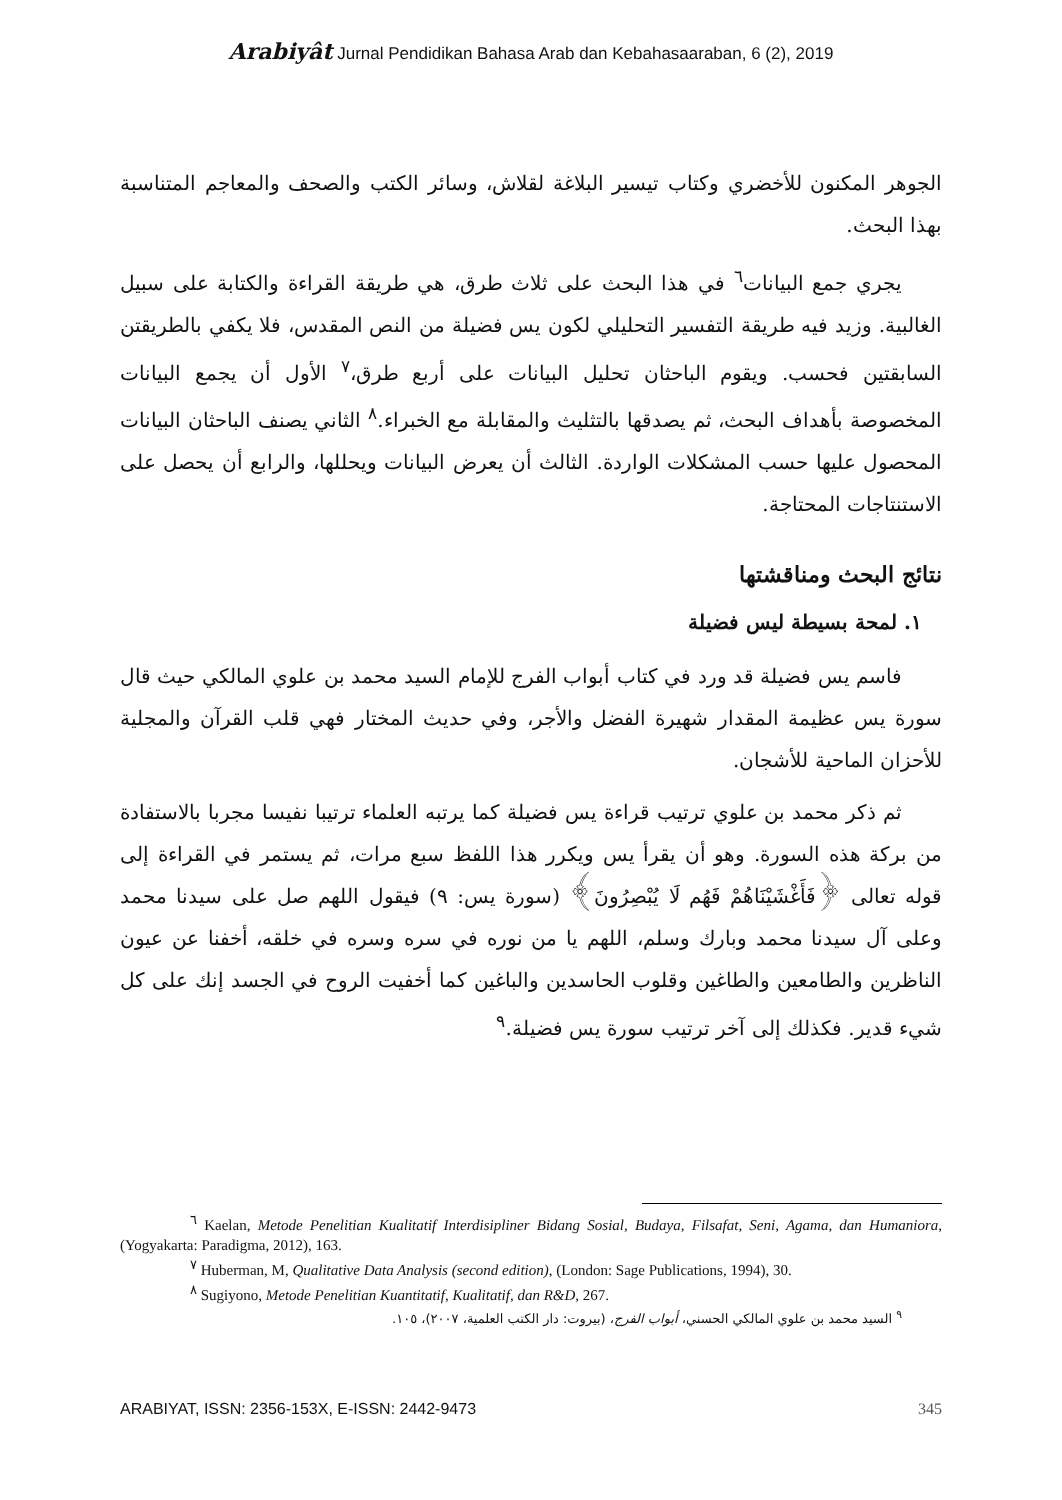Arabiyât Jurnal Pendidikan Bahasa Arab dan Kebahasaaraban, 6 (2), 2019
الجوهر المكنون للأخضري وكتاب تيسير البلاغة لقلاش، وسائر الكتب والصحف والمعاجم المتناسبة بهذا البحث.
يجري جمع البيانات<sup>٦</sup> في هذا البحث على ثلاث طرق، هي طريقة القراءة والكتابة على سبيل الغالبية. وزيد فيه طريقة التفسير التحليلي لكون يس فضيلة من النص المقدس، فلا يكفي بالطريقتن السابقتين فحسب. ويقوم الباحثان تحليل البيانات على أربع طرق،<sup>٧</sup> الأول أن يجمع البيانات المخصوصة بأهداف البحث، ثم يصدقها بالتثليث والمقابلة مع الخبراء.<sup>٨</sup> الثاني يصنف الباحثان البيانات المحصول عليها حسب المشكلات الواردة. الثالث أن يعرض البيانات ويحللها، والرابع أن يحصل على الاستنتاجات المحتاجة.
نتائج البحث ومناقشتها
١. لمحة بسيطة ليس فضيلة
فاسم يس فضيلة قد ورد في كتاب أبواب الفرج للإمام السيد محمد بن علوي المالكي حيث قال سورة يس عظيمة المقدار شهيرة الفضل والأجر، وفي حديث المختار فهي قلب القرآن والمجلية للأحزان الماحية للأشجان.
ثم ذكر محمد بن علوي ترتيب قراءة يس فضيلة كما يرتبه العلماء ترتيبا نفيسا مجربا بالاستفادة من بركة هذه السورة. وهو أن يقرأ يس ويكرر هذا اللفظ سبع مرات، ثم يستمر في القراءة إلى قوله تعالى ﴿فَأَغْشَيْنَاهُمْ فَهُم لَا يُبْصِرُونَ﴾ (سورة يس: ٩) فيقول اللهم صل على سيدنا محمد وعلى آل سيدنا محمد وبارك وسلم، اللهم يا من نوره في سره وسره في خلقه، أخفنا عن عيون الناظرين والطامعين والطاغين وقلوب الحاسدين والباغين كما أخفيت الروح في الجسد إنك على كل شيء قدير. فكذلك إلى آخر ترتيب سورة يس فضيلة.<sup>٩</sup>
<sup>٦</sup> Kaelan, Metode Penelitian Kualitatif Interdisipliner Bidang Sosial, Budaya, Filsafat, Seni, Agama, dan Humaniora, (Yogyakarta: Paradigma, 2012), 163.
<sup>٧</sup> Huberman, M, Qualitative Data Analysis (second edition), (London: Sage Publications, 1994), 30.
<sup>٨</sup> Sugiyono, Metode Penelitian Kuantitatif, Kualitatif, dan R&D, 267.
<sup>٩</sup> السيد محمد بن علوي المالكي الحسني، أبواب الفرج، (بيروت: دار الكتب العلمية، ٢٠٠٧)، ١٠٥.
ARABIYAT, ISSN: 2356-153X, E-ISSN: 2442-9473 345